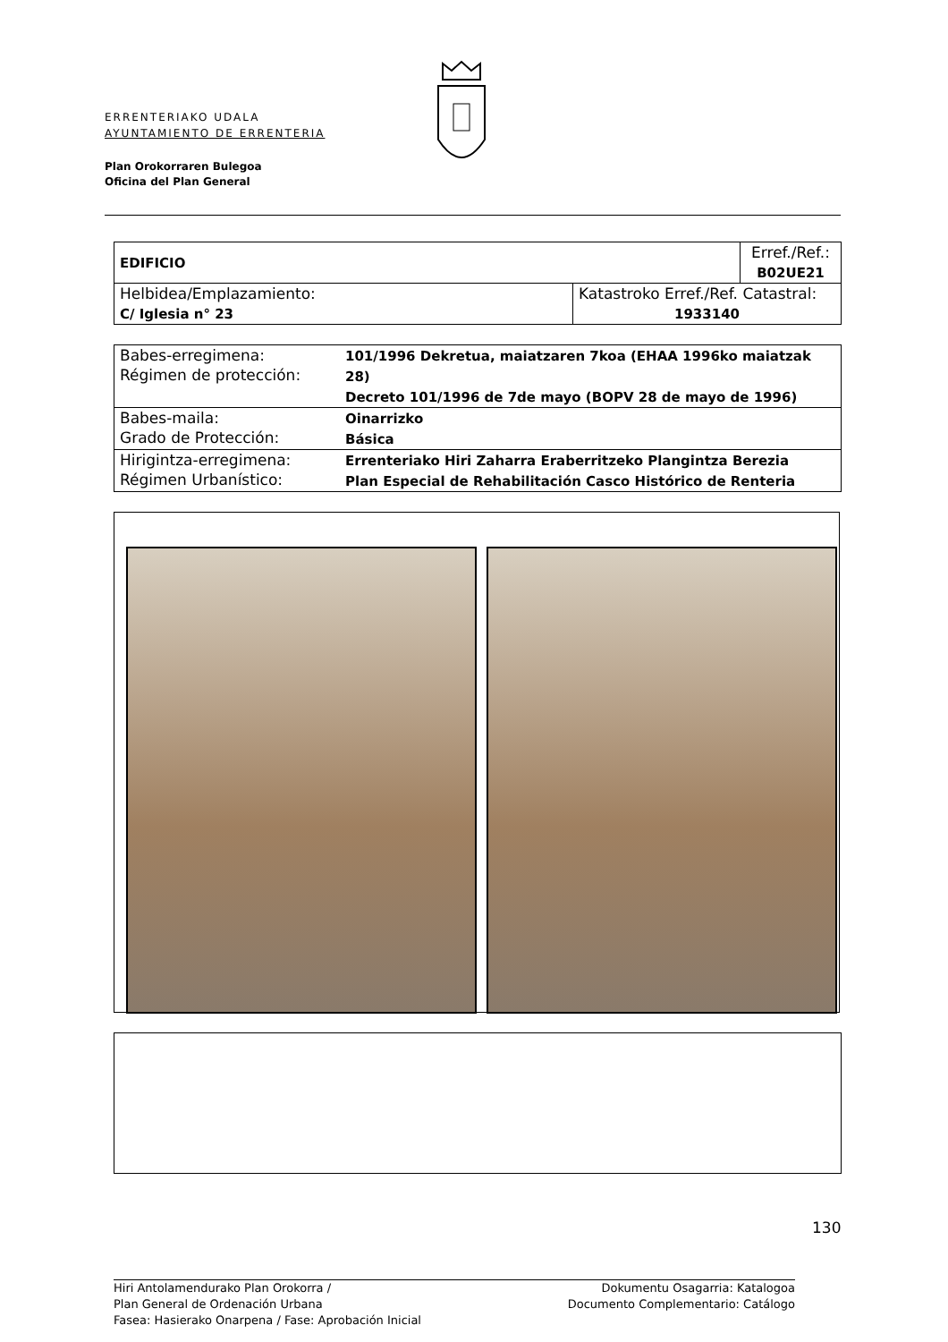ERRENTERIAKO UDALA
AYUNTAMIENTO DE ERRENTERIA
Plan Orokorraren Bulegoa
Oficina del Plan General
| EDIFICIO | | Erref./Ref.: B02UE21 |
| Helbidea/Emplazamiento: C/ Iglesia n° 23 | Katastroko Erref./Ref. Catastral: 1933140 | |
| Babes-erregimena: Régimen de protección: | 101/1996 Dekretua, maiatzaren 7koa (EHAA 1996ko maiatzak 28) Decreto 101/1996 de 7de mayo (BOPV 28 de mayo de 1996) |
| Babes-maila: Grado de Protección: | Oinarrizko Básica |
| Hirigintza-erregimena: Régimen Urbanístico: | Errenteriako Hiri Zaharra Eraberritzeko Plangintza Berezia Plan Especial de Rehabilitación Casco Histórico de Renteria |
130
Hiri Antolamendurako Plan Orokorra /
Plan General de Ordenación Urbana
Fasea: Hasierako Onarpena / Fase: Aprobación Inicial
Dokumentu Osagarria: Katalogoa
Documento Complementario: Catálogo